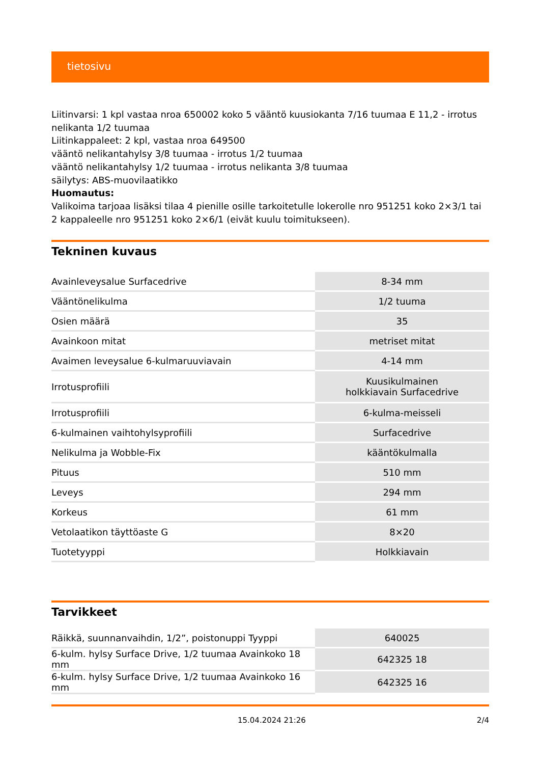tietosivu
Liitinvarsi: 1 kpl vastaa nroa 650002 koko 5 vääntö kuusiokanta 7/16 tuumaa E 11,2 - irrotus nelikanta 1/2 tuumaa
Liitinkappaleet: 2 kpl, vastaa nroa 649500
vääntö nelikantahylsy 3/8 tuumaa - irrotus 1/2 tuumaa
vääntö nelikantahylsy 1/2 tuumaa - irrotus nelikanta 3/8 tuumaa
säilytys: ABS-muovilaatikko
Huomautus:
Valikoima tarjoaa lisäksi tilaa 4 pienille osille tarkoitetulle lokerolle nro 951251 koko 2×3/1 tai 2 kappaleelle nro 951251 koko 2×6/1 (eivät kuulu toimitukseen).
Tekninen kuvaus
| Avainleveysalue Surfacedrive | 8-34 mm |
| Vääntönelikulma | 1/2 tuuma |
| Osien määrä | 35 |
| Avainkoon mitat | metriset mitat |
| Avaimen leveysalue 6-kulmaruuviavain | 4-14 mm |
| Irrotusprofiili | Kuusikulmainen holkkiavain Surfacedrive |
| Irrotusprofiili | 6-kulma-meisseli |
| 6-kulmainen vaihtohylsyprofiili | Surfacedrive |
| Nelikulma ja Wobble-Fix | kääntökulmalla |
| Pituus | 510 mm |
| Leveys | 294 mm |
| Korkeus | 61 mm |
| Vetolaatikon täyttöaste G | 8×20 |
| Tuotetyyppi | Holkkiavain |
Tarvikkeet
| Räikkä, suunnanvaihdin, 1/2”, poistonuppi Tyyppi | 640025 |
| 6-kulm. hylsy Surface Drive, 1/2 tuumaa Avainkoko 18 mm | 642325 18 |
| 6-kulm. hylsy Surface Drive, 1/2 tuumaa Avainkoko 16 mm | 642325 16 |
15.04.2024 21:26 2/4